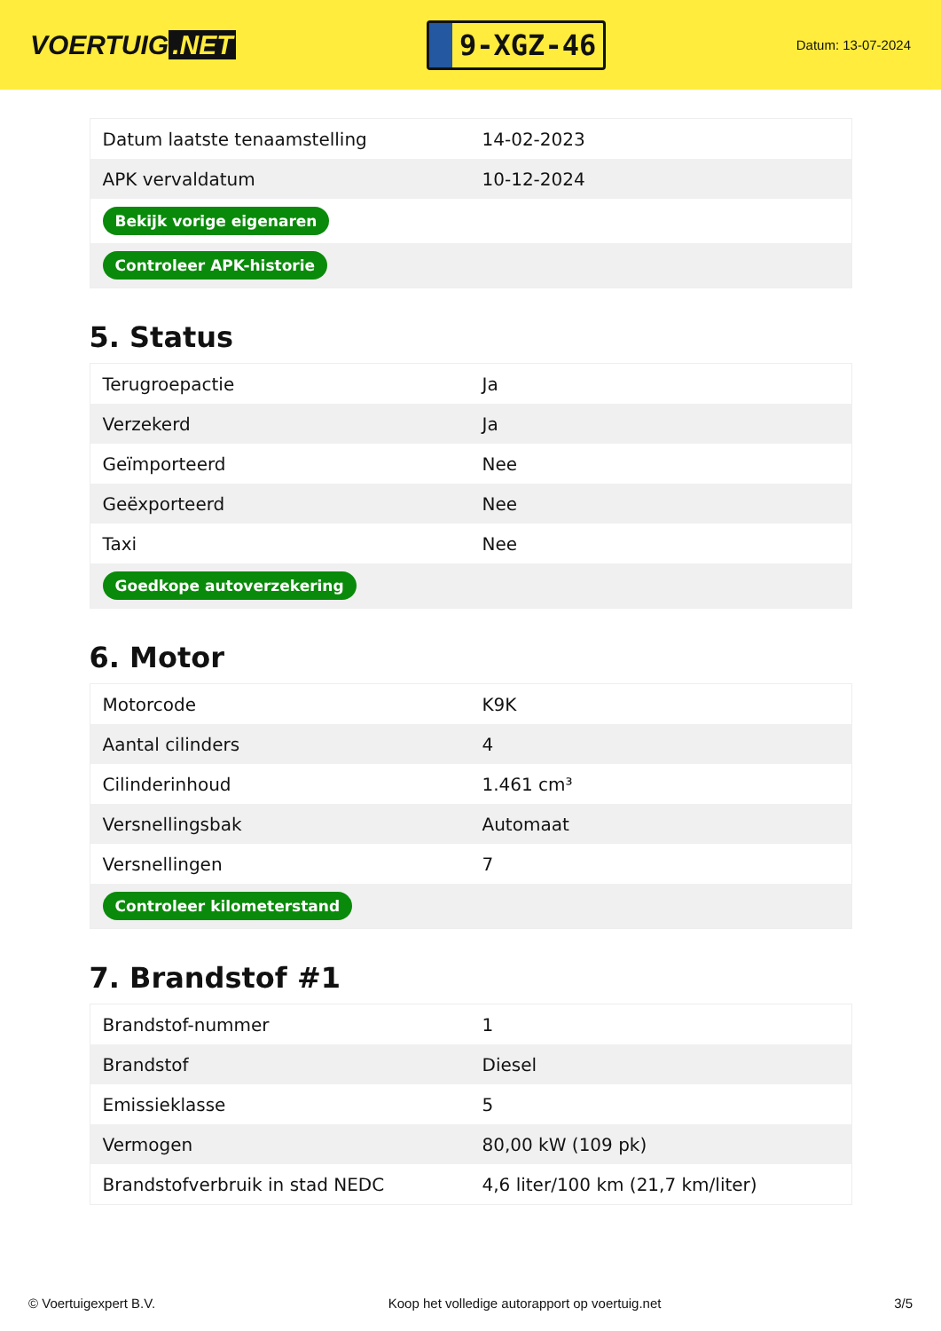VOERTUIG.NET
9-XGZ-46
Datum: 13-07-2024
| Datum laatste tenaamstelling | 14-02-2023 |
| APK vervaldatum | 10-12-2024 |
| Bekijk vorige eigenaren | |
| Controleer APK-historie | |
5. Status
| Terugroepactie | Ja |
| Verzekerd | Ja |
| Geïmporteerd | Nee |
| Geëxporteerd | Nee |
| Taxi | Nee |
| Goedkope autoverzekering | |
6. Motor
| Motorcode | K9K |
| Aantal cilinders | 4 |
| Cilinderinhoud | 1.461 cm³ |
| Versnellingsbak | Automaat |
| Versnellingen | 7 |
| Controleer kilometerstand | |
7. Brandstof #1
| Brandstof-nummer | 1 |
| Brandstof | Diesel |
| Emissieklasse | 5 |
| Vermogen | 80,00 kW (109 pk) |
| Brandstofverbruik in stad NEDC | 4,6 liter/100 km (21,7 km/liter) |
© Voertuigexpert B.V. Koop het volledige autorapport op voertuig.net 3/5